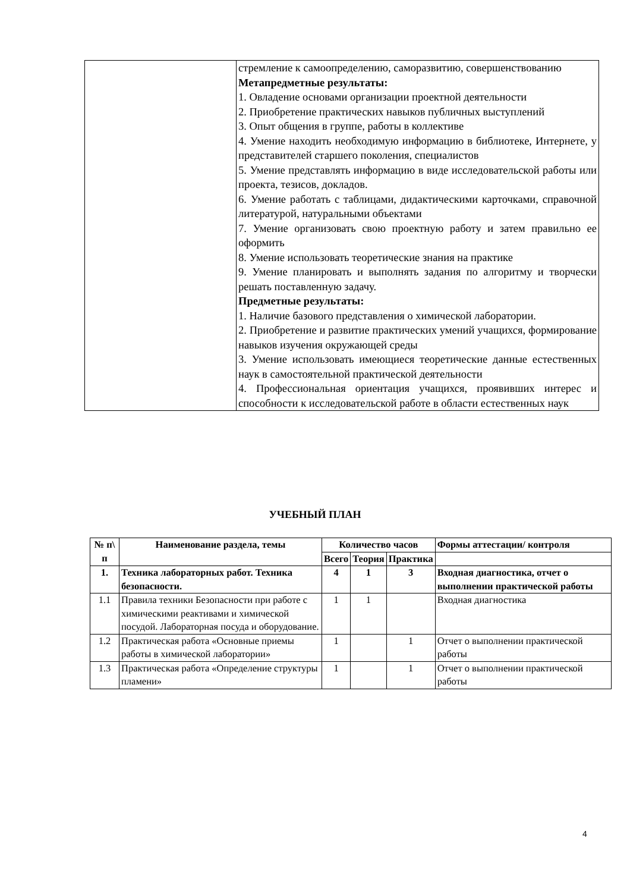| | стремление к самоопределению, саморазвитию, совершенствованию Метапредметные результаты: 1. Овладение основами организации проектной деятельности 2. Приобретение практических навыков публичных выступлений 3. Опыт общения в группе, работы в коллективе 4. Умение находить необходимую информацию в библиотеке, Интернете, у представителей старшего поколения, специалистов 5. Умение представлять информацию в виде исследовательской работы или проекта, тезисов, докладов. 6. Умение работать с таблицами, дидактическими карточками, справочной литературой, натуральными объектами 7. Умение организовать свою проектную работу и затем правильно ее оформить 8. Умение использовать теоретические знания на практике 9. Умение планировать и выполнять задания по алгоритму и творчески решать поставленную задачу. Предметные результаты: 1. Наличие базового представления о химической лаборатории. 2. Приобретение и развитие практических умений учащихся, формирование навыков изучения окружающей среды 3. Умение использовать имеющиеся теоретические данные естественных наук в самостоятельной практической деятельности 4. Профессиональная ориентация учащихся, проявивших интерес и способности к исследовательской работе в области естественных наук |
УЧЕБНЫЙ ПЛАН
| № п\ п | Наименование раздела, темы | Количество часов | | | Формы аттестации/ контроля |
| --- | --- | --- | --- | --- | --- |
| | | Всего | Теория | Практика | |
| 1. | Техника лабораторных работ. Техника безопасности. | 4 | 1 | 3 | Входная диагностика, отчет о выполнении практической работы |
| 1.1 | Правила техники Безопасности при работе с химическими реактивами и химической посудой. Лабораторная посуда и оборудование. | 1 | 1 | | Входная диагностика |
| 1.2 | Практическая работа «Основные приемы работы в химической лаборатории» | 1 | | 1 | Отчет о выполнении практической работы |
| 1.3 | Практическая работа «Определение структуры пламени» | 1 | | 1 | Отчет о выполнении практической работы |
4